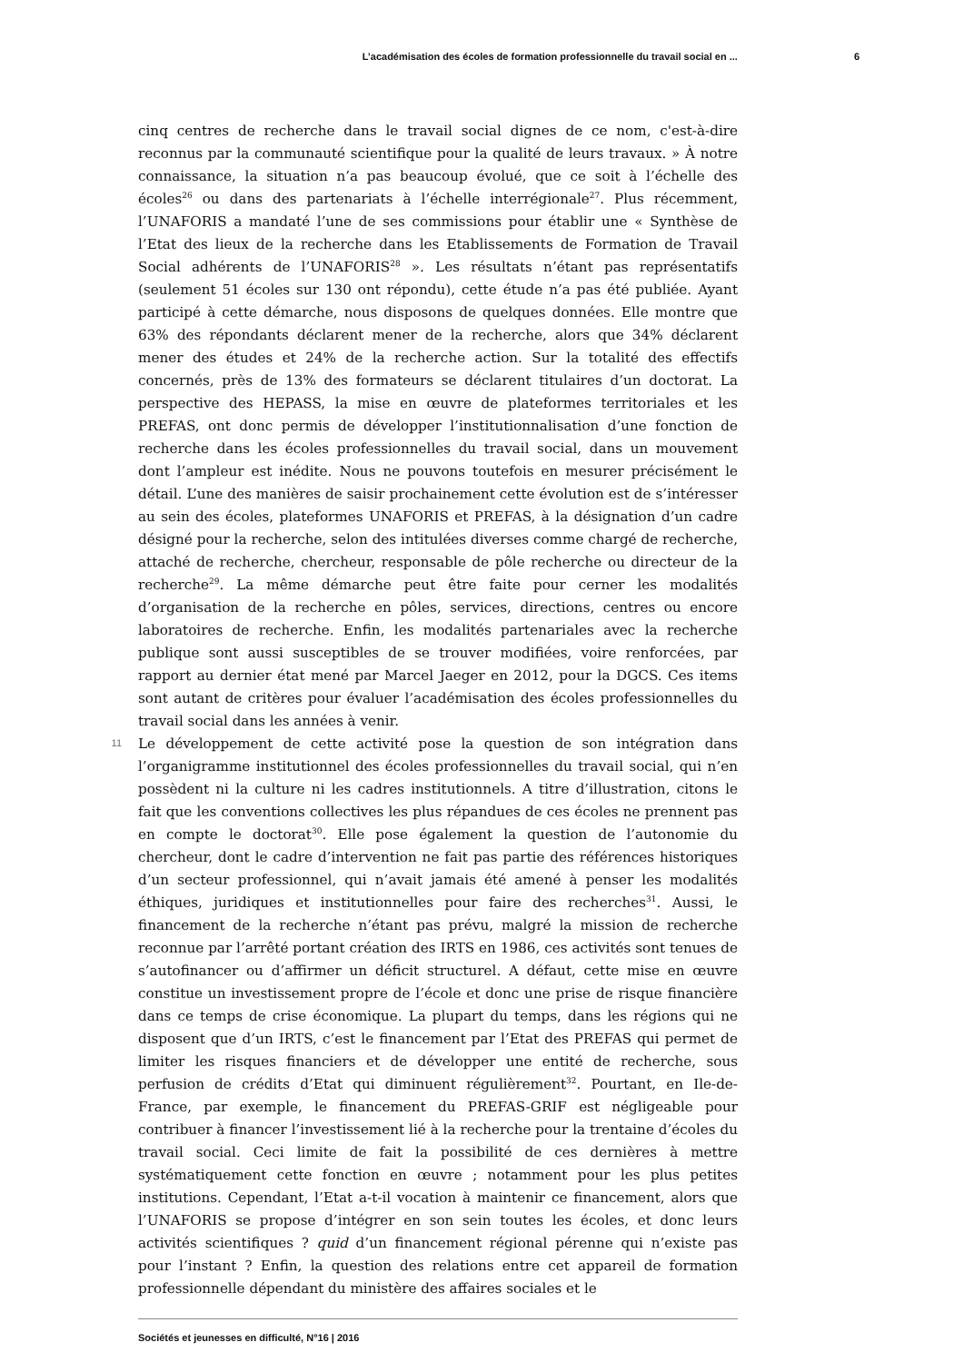L’académisation des écoles de formation professionnelle du travail social en ... 6
cinq centres de recherche dans le travail social dignes de ce nom, c'est-à-dire reconnus par la communauté scientifique pour la qualité de leurs travaux. » À notre connaissance, la situation n’a pas beaucoup évolué, que ce soit à l’échelle des écoles<sup>26</sup> ou dans des partenariats à l’échelle interrégionale<sup>27</sup>. Plus récemment, l’UNAFORIS a mandaté l’une de ses commissions pour établir une « Synthèse de l’Etat des lieux de la recherche dans les Etablissements de Formation de Travail Social adhérents de l’UNAFORIS<sup>28</sup> ». Les résultats n’étant pas représentatifs (seulement 51 écoles sur 130 ont répondu), cette étude n’a pas été publiée. Ayant participé à cette démarche, nous disposons de quelques données. Elle montre que 63% des répondants déclarent mener de la recherche, alors que 34% déclarent mener des études et 24% de la recherche action. Sur la totalité des effectifs concernés, près de 13% des formateurs se déclarent titulaires d’un doctorat. La perspective des HEPASS, la mise en œuvre de plateformes territoriales et les PREFAS, ont donc permis de développer l’institutionnalisation d’une fonction de recherche dans les écoles professionnelles du travail social, dans un mouvement dont l’ampleur est inédite. Nous ne pouvons toutefois en mesurer précisément le détail. L’une des manières de saisir prochainement cette évolution est de s’intéresser au sein des écoles, plateformes UNAFORIS et PREFAS, à la désignation d’un cadre désigné pour la recherche, selon des intitulées diverses comme chargé de recherche, attaché de recherche, chercheur, responsable de pôle recherche ou directeur de la recherche<sup>29</sup>. La même démarche peut être faite pour cerner les modalités d’organisation de la recherche en pôles, services, directions, centres ou encore laboratoires de recherche. Enfin, les modalités partenariales avec la recherche publique sont aussi susceptibles de se trouver modifiées, voire renforcées, par rapport au dernier état mené par Marcel Jaeger en 2012, pour la DGCS. Ces items sont autant de critères pour évaluer l’académisation des écoles professionnelles du travail social dans les années à venir.
11
Le développement de cette activité pose la question de son intégration dans l’organigramme institutionnel des écoles professionnelles du travail social, qui n’en possèdent ni la culture ni les cadres institutionnels. A titre d’illustration, citons le fait que les conventions collectives les plus répandues de ces écoles ne prennent pas en compte le doctorat<sup>30</sup>. Elle pose également la question de l’autonomie du chercheur, dont le cadre d’intervention ne fait pas partie des références historiques d’un secteur professionnel, qui n’avait jamais été amené à penser les modalités éthiques, juridiques et institutionnelles pour faire des recherches<sup>31</sup>. Aussi, le financement de la recherche n’étant pas prévu, malgré la mission de recherche reconnue par l’arrêté portant création des IRTS en 1986, ces activités sont tenues de s’autofinancer ou d’affirmer un déficit structurel. A défaut, cette mise en œuvre constitue un investissement propre de l’école et donc une prise de risque financière dans ce temps de crise économique. La plupart du temps, dans les régions qui ne disposent que d’un IRTS, c’est le financement par l’Etat des PREFAS qui permet de limiter les risques financiers et de développer une entité de recherche, sous perfusion de crédits d’Etat qui diminuent régulièrement<sup>32</sup>. Pourtant, en Ile-de-France, par exemple, le financement du PREFAS-GRIF est négligeable pour contribuer à financer l’investissement lié à la recherche pour la trentaine d’écoles du travail social. Ceci limite de fait la possibilité de ces dernières à mettre systématiquement cette fonction en œuvre ; notamment pour les plus petites institutions. Cependant, l’Etat a-t-il vocation à maintenir ce financement, alors que l’UNAFORIS se propose d’intégrer en son sein toutes les écoles, et donc leurs activités scientifiques ? quid d’un financement régional pérenne qui n’existe pas pour l’instant ? Enfin, la question des relations entre cet appareil de formation professionnelle dépendant du ministère des affaires sociales et le
Sociétés et jeunesses en difficulté, N°16 | 2016